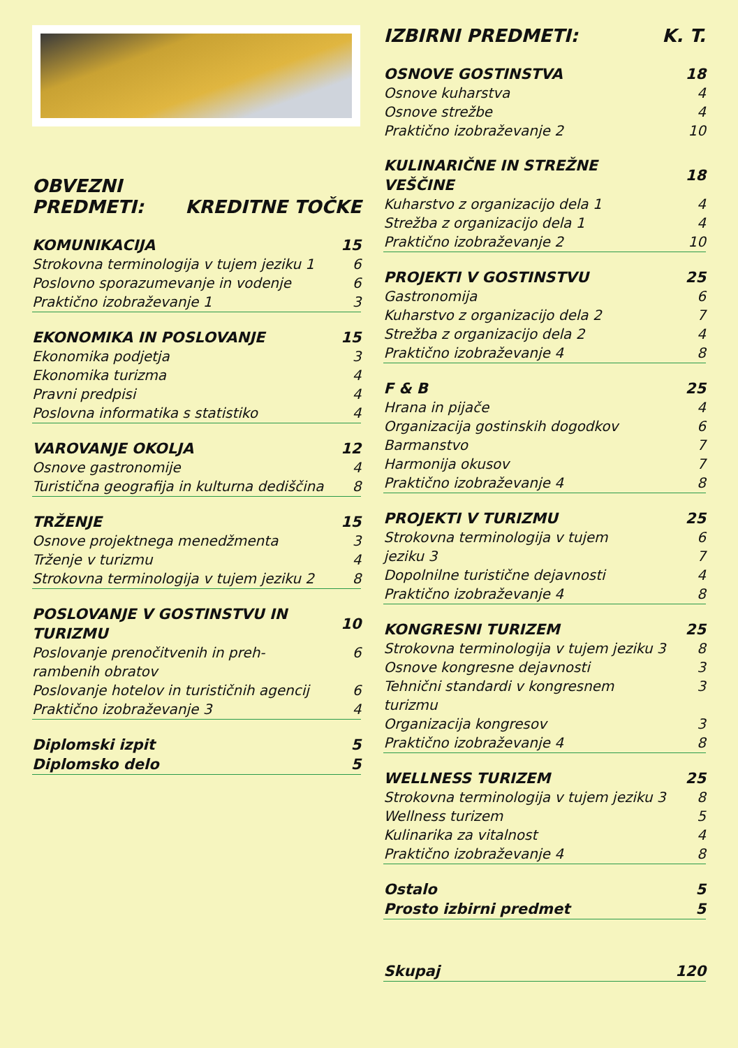OBVEZNI
PREDMETI: KREDITNE TOČKE
| KOMUNIKACIJA | 15 |
| --- | --- |
| Strokovna terminologija v tujem jeziku 1 | 6 |
| Poslovno sporazumevanje in vodenje | 6 |
| Praktično izobraževanje 1 | 3 |
| EKONOMIKA IN POSLOVANJE | 15 |
| --- | --- |
| Ekonomika podjetja | 3 |
| Ekonomika turizma | 4 |
| Pravni predpisi | 4 |
| Poslovna informatika s statistiko | 4 |
| VAROVANJE OKOLJA | 12 |
| --- | --- |
| Osnove gastronomije | 4 |
| Turistična geografija in kulturna dediščina | 8 |
| TRŽENJE | 15 |
| --- | --- |
| Osnove projektnega menedžmenta | 3 |
| Trženje v turizmu | 4 |
| Strokovna terminologija v tujem jeziku 2 | 8 |
| POSLOVANJE V GOSTINSTVU IN TURIZMU | 10 |
| --- | --- |
| Poslovanje prenočitvenih in preh-rambenih obratov | 6 |
| Poslovanje hotelov in turističnih agencij | 6 |
| Praktično izobraževanje 3 | 4 |
| Diplomski izpit | 5 |
| --- | --- |
| Diplomsko delo | 5 |
IZBIRNI PREDMETI: K. T.
| OSNOVE GOSTINSTVA | 18 |
| --- | --- |
| Osnove kuharstva | 4 |
| Osnove strežbe | 4 |
| Praktično izobraževanje 2 | 10 |
| KULINARIČNE IN STREŽNE VEŠČINE | 18 |
| --- | --- |
| Kuharstvo z organizacijo dela 1 | 4 |
| Strežba z organizacijo dela 1 | 4 |
| Praktično izobraževanje 2 | 10 |
| PROJEKTI V GOSTINSTVU | 25 |
| --- | --- |
| Gastronomija | 6 |
| Kuharstvo z organizacijo dela 2 | 7 |
| Strežba z organizacijo dela 2 | 4 |
| Praktično izobraževanje 4 | 8 |
| F & B | 25 |
| --- | --- |
| Hrana in pijače | 4 |
| Organizacija gostinskih dogodkov | 6 |
| Barmanstvo | 7 |
| Harmonija okusov | 7 |
| Praktično izobraževanje 4 | 8 |
| PROJEKTI V TURIZMU | 25 |
| --- | --- |
| Strokovna terminologija v tujem jeziku 3 | 6 7 |
| Dopolnilne turistične dejavnosti | 4 |
| Praktično izobraževanje 4 | 8 |
| KONGRESNI TURIZEM | 25 |
| --- | --- |
| Strokovna terminologija v tujem jeziku 3 | 8 |
| Osnove kongresne dejavnosti | 3 |
| Tehnični standardi v kongresnem turizmu | 3 |
| Organizacija kongresov | 3 |
| Praktično izobraževanje 4 | 8 |
| WELLNESS TURIZEM | 25 |
| --- | --- |
| Strokovna terminologija v tujem jeziku 3 | 8 |
| Wellness turizem | 5 |
| Kulinarika za vitalnost | 4 |
| Praktično izobraževanje 4 | 8 |
| Ostalo | 5 |
| --- | --- |
| Prosto izbirni predmet | 5 |
| Skupaj | 120 |
| --- | --- |